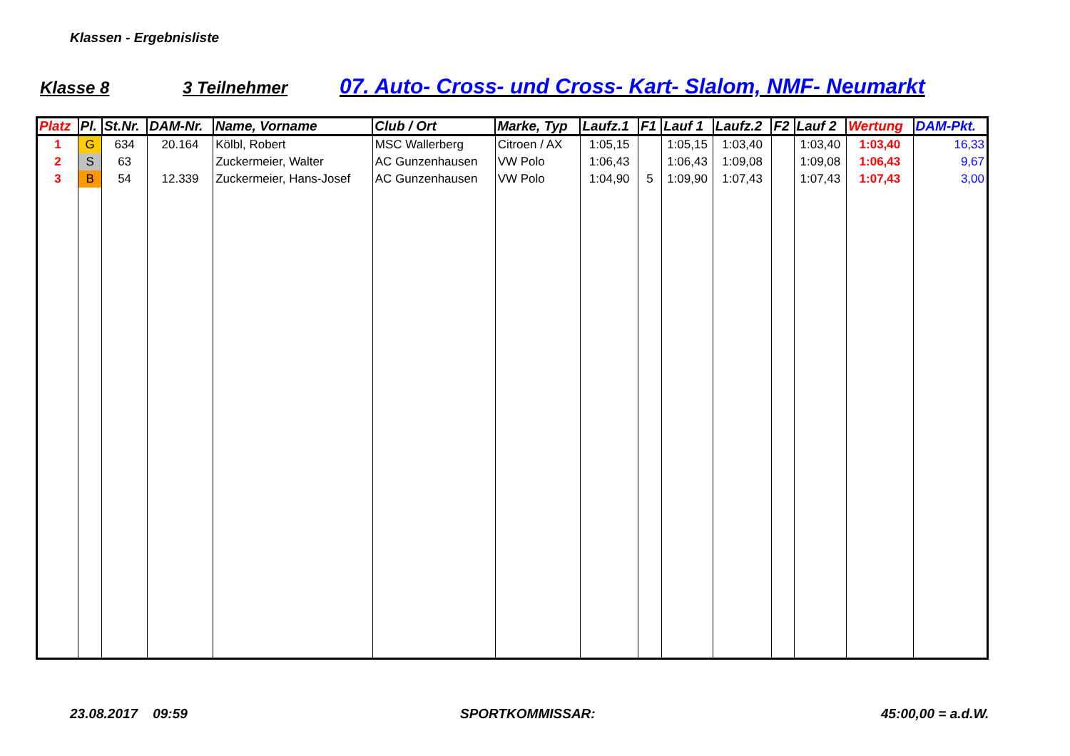Klassen - Ergebnisliste
Klasse 8 3 Teilnehmer 07. Auto- Cross- und Cross- Kart- Slalom, NMF- Neumarkt
| Platz | Pl. | St.Nr. | DAM-Nr. | Name, Vorname | Club / Ort | Marke, Typ | Laufz.1 | F1 | Lauf 1 | Laufz.2 | F2 | Lauf 2 | Wertung | DAM-Pkt. |
| --- | --- | --- | --- | --- | --- | --- | --- | --- | --- | --- | --- | --- | --- | --- |
| 1 | G | 634 | 20.164 | Kölbl, Robert | MSC Wallerberg | Citroen / AX | 1:05,15 | | 1:05,15 | 1:03,40 | | 1:03,40 | 1:03,40 | 16,33 |
| 2 | S | 63 | | Zuckermeier, Walter | AC Gunzenhausen | VW Polo | 1:06,43 | | 1:06,43 | 1:09,08 | | 1:09,08 | 1:06,43 | 9,67 |
| 3 | B | 54 | 12.339 | Zuckermeier, Hans-Josef | AC Gunzenhausen | VW Polo | 1:04,90 | 5 | 1:09,90 | 1:07,43 | | 1:07,43 | 1:07,43 | 3,00 |
23.08.2017 09:59 SPORTKOMMISSAR: 45:00,00 = a.d.W.